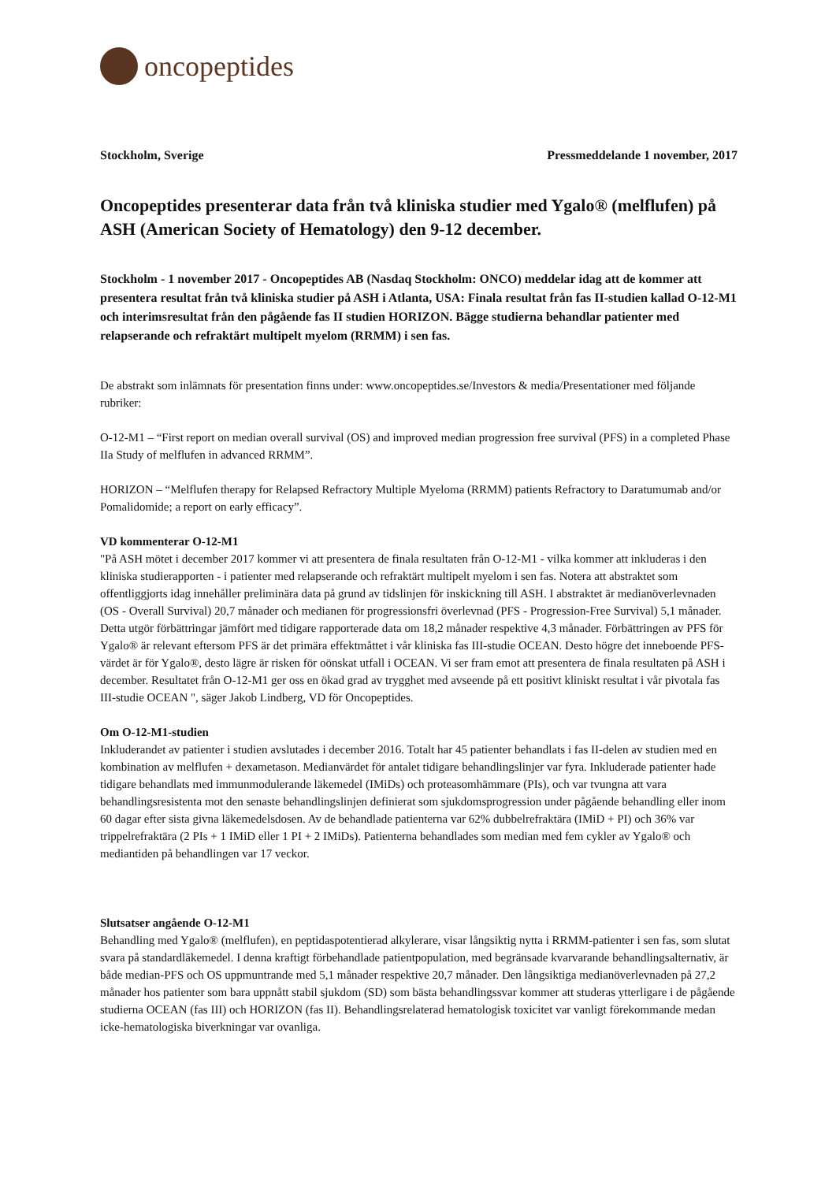oncopeptides
Stockholm, Sverige Pressmeddelande 1 november, 2017
Oncopeptides presenterar data från två kliniska studier med Ygalo® (melflufen) på ASH (American Society of Hematology) den 9-12 december.
Stockholm - 1 november 2017 - Oncopeptides AB (Nasdaq Stockholm: ONCO) meddelar idag att de kommer att presentera resultat från två kliniska studier på ASH i Atlanta, USA: Finala resultat från fas II-studien kallad O-12-M1 och interimsresultat från den pågående fas II studien HORIZON. Bägge studierna behandlar patienter med relapserande och refraktärt multipelt myelom (RRMM) i sen fas.
De abstrakt som inlämnats för presentation finns under: www.oncopeptides.se/Investors & media/Presentationer med följande rubriker:
O-12-M1 – “First report on median overall survival (OS) and improved median progression free survival (PFS) in a completed Phase IIa Study of melflufen in advanced RRMM”.
HORIZON – “Melflufen therapy for Relapsed Refractory Multiple Myeloma (RRMM) patients Refractory to Daratumumab and/or Pomalidomide; a report on early efficacy”.
VD kommenterar O-12-M1
"På ASH mötet i december 2017 kommer vi att presentera de finala resultaten från O-12-M1 - vilka kommer att inkluderas i den kliniska studierapporten - i patienter med relapserande och refraktärt multipelt myelom i sen fas. Notera att abstraktet som offentliggjorts idag innehåller preliminära data på grund av tidslinjen för inskickning till ASH. I abstraktet är medianöverlevnaden (OS - Overall Survival) 20,7 månader och medianen för progressionsfri överlevnad (PFS - Progression-Free Survival) 5,1 månader. Detta utgör förbättringar jämfört med tidigare rapporterade data om 18,2 månader respektive 4,3 månader. Förbättringen av PFS för Ygalo® är relevant eftersom PFS är det primära effektmåttet i vår kliniska fas III-studie OCEAN. Desto högre det inneboende PFS-värdet är för Ygalo®, desto lägre är risken för oönskat utfall i OCEAN. Vi ser fram emot att presentera de finala resultaten på ASH i december. Resultatet från O-12-M1 ger oss en ökad grad av trygghet med avseende på ett positivt kliniskt resultat i vår pivotala fas III-studie OCEAN ", säger Jakob Lindberg, VD för Oncopeptides.
Om O-12-M1-studien
Inkluderandet av patienter i studien avslutades i december 2016. Totalt har 45 patienter behandlats i fas II-delen av studien med en kombination av melflufen + dexametason. Medianvärdet för antalet tidigare behandlingslinjer var fyra. Inkluderade patienter hade tidigare behandlats med immunmodulerande läkemedel (IMiDs) och proteasomhämmare (PIs), och var tvungna att vara behandlingsresistenta mot den senaste behandlingslinjen definierat som sjukdomsprogression under pågående behandling eller inom 60 dagar efter sista givna läkemedelsdosen. Av de behandlade patienterna var 62% dubbelrefraktära (IMiD + PI) och 36% var trippelrefraktära (2 PIs + 1 IMiD eller 1 PI + 2 IMiDs). Patienterna behandlades som median med fem cykler av Ygalo® och mediantiden på behandlingen var 17 veckor.
Slutsatser angående O-12-M1
Behandling med Ygalo® (melflufen), en peptidaspotentierad alkylerare, visar långsiktig nytta i RRMM-patienter i sen fas, som slutat svara på standardläkemedel. I denna kraftigt förbehandlade patientpopulation, med begränsade kvarvarande behandlingsalternativ, är både median-PFS och OS uppmuntrande med 5,1 månader respektive 20,7 månader. Den långsiktiga medianöverlevnaden på 27,2 månader hos patienter som bara uppnått stabil sjukdom (SD) som bästa behandlingssvar kommer att studeras ytterligare i de pågående studierna OCEAN (fas III) och HORIZON (fas II). Behandlingsrelaterad hematologisk toxicitet var vanligt förekommande medan icke-hematologiska biverkningar var ovanliga.